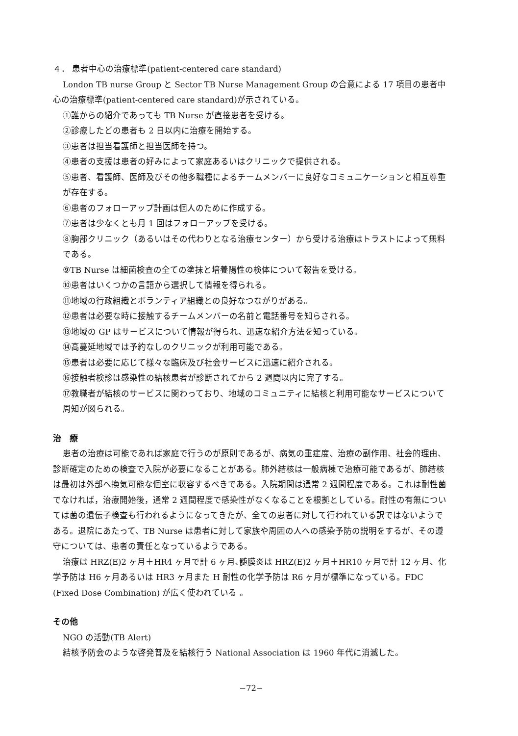４． 患者中心の治療標準(patient-centered care standard)
London TB nurse Group と Sector TB Nurse Management Group の合意による 17 項目の患者中心の治療標準(patient-centered care standard)が示されている。
①誰からの紹介であっても TB Nurse が直接患者を受ける。
②診療したどの患者も 2 日以内に治療を開始する。
③患者は担当看護師と担当医師を持つ。
④患者の支援は患者の好みによって家庭あるいはクリニックで提供される。
⑤患者、看護師、医師及びその他多職種によるチームメンバーに良好なコミュニケーションと相互尊重が存在する。
⑥患者のフォローアップ計画は個人のために作成する。
⑦患者は少なくとも月 1 回はフォローアップを受ける。
⑧胸部クリニック（あるいはその代わりとなる治療センター）から受ける治療はトラストによって無料である。
⑨TB Nurse は細菌検査の全ての塗抹と培養陽性の検体について報告を受ける。
⑩患者はいくつかの言語から選択して情報を得られる。
⑪地域の行政組織とボランティア組織との良好なつながりがある。
⑫患者は必要な時に接触するチームメンバーの名前と電話番号を知らされる。
⑬地域の GP はサービスについて情報が得られ、迅速な紹介方法を知っている。
⑭高蔓延地域では予約なしのクリニックが利用可能である。
⑮患者は必要に応じて様々な臨床及び社会サービスに迅速に紹介される。
⑯接触者検診は感染性の結核患者が診断されてから 2 週間以内に完了する。
⑰教職者が結核のサービスに関わっており、地域のコミュニティに結核と利用可能なサービスについて周知が図られる。
治　療
患者の治療は可能であれば家庭で行うのが原則であるが、病気の重症度、治療の副作用、社会的理由、診断確定のための検査で入院が必要になることがある。肺外結核は一般病棟で治療可能であるが、肺結核は最初は外部へ換気可能な個室に収容するべきである。入院期間は通常 2 週間程度である。これは耐性菌でなければ，治療開始後，通常 2 週間程度で感染性がなくなることを根拠としている。耐性の有無については菌の遺伝子検査も行われるようになってきたが、全ての患者に対して行われている訳ではないようである。退院にあたって、TB Nurse は患者に対して家族や周囲の人への感染予防の説明をするが、その遵守については、患者の責任となっているようである。
治療は HRZ(E)2 ヶ月＋HR4 ヶ月で計 6 ヶ月､髄膜炎は HRZ(E)2 ヶ月＋HR10 ヶ月で計 12 ヶ月、化学予防は H6 ヶ月あるいは HR3 ヶ月また H 耐性の化学予防は R6 ヶ月が標準になっている。FDC (Fixed Dose Combination) が広く使われている 。
その他
NGO の活動(TB Alert)
結核予防会のような啓発普及を結核行う National Association は 1960 年代に消滅した。
−72−